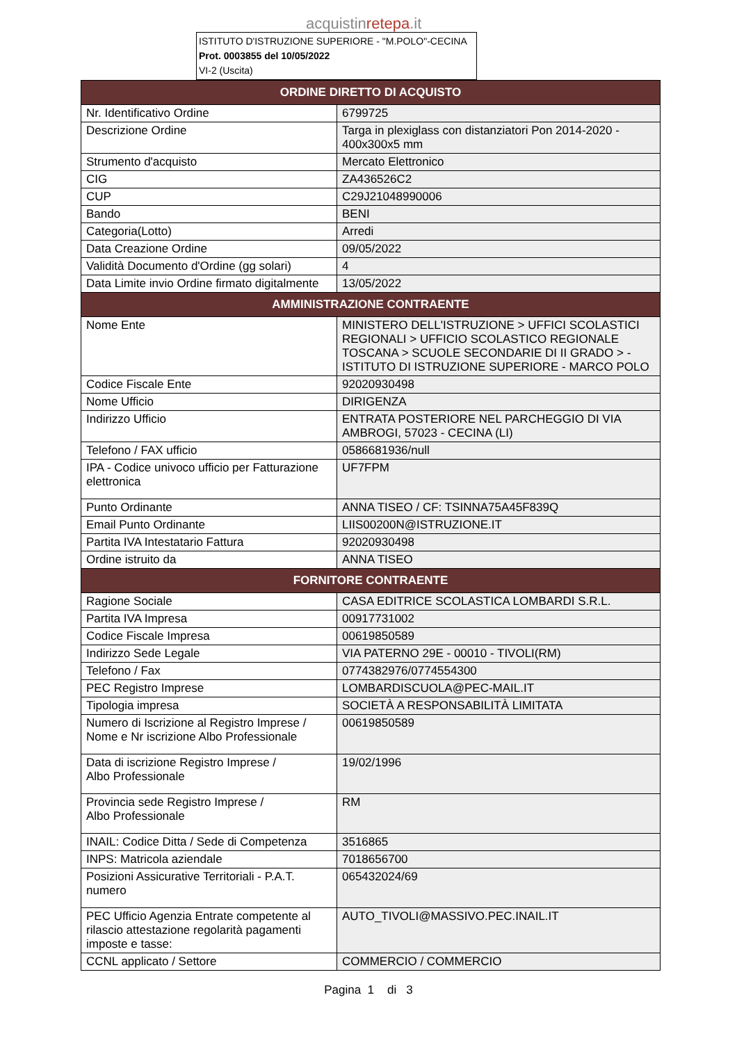acquistinretepa.it
ISTITUTO D'ISTRUZIONE SUPERIORE - "M.POLO"-CECINA
Prot. 0003855 del 10/05/2022
VI-2 (Uscita)
| ORDINE DIRETTO DI ACQUISTO | |
| --- | --- |
| Nr. Identificativo Ordine | 6799725 |
| Descrizione Ordine | Targa in plexiglass con distanziatori Pon 2014-2020 - 400x300x5 mm |
| Strumento d'acquisto | Mercato Elettronico |
| CIG | ZA436526C2 |
| CUP | C29J21048990006 |
| Bando | BENI |
| Categoria(Lotto) | Arredi |
| Data Creazione Ordine | 09/05/2022 |
| Validità Documento d'Ordine (gg solari) | 4 |
| Data Limite invio Ordine firmato digitalmente | 13/05/2022 |
| AMMINISTRAZIONE CONTRAENTE | |
| Nome Ente | MINISTERO DELL'ISTRUZIONE > UFFICI SCOLASTICI REGIONALI > UFFICIO SCOLASTICO REGIONALE TOSCANA > SCUOLE SECONDARIE DI II GRADO > - ISTITUTO DI ISTRUZIONE SUPERIORE - MARCO POLO |
| Codice Fiscale Ente | 92020930498 |
| Nome Ufficio | DIRIGENZA |
| Indirizzo Ufficio | ENTRATA POSTERIORE NEL PARCHEGGIO DI VIA AMBROGI, 57023 - CECINA (LI) |
| Telefono / FAX ufficio | 0586681936/null |
| IPA - Codice univoco ufficio per Fatturazione elettronica | UF7FPM |
| Punto Ordinante | ANNA TISEO / CF: TSINNA75A45F839Q |
| Email Punto Ordinante | LIIS00200N@ISTRUZIONE.IT |
| Partita IVA Intestatario Fattura | 92020930498 |
| Ordine istruito da | ANNA TISEO |
| FORNITORE CONTRAENTE | |
| Ragione Sociale | CASA EDITRICE SCOLASTICA LOMBARDI S.R.L. |
| Partita IVA Impresa | 00917731002 |
| Codice Fiscale Impresa | 00619850589 |
| Indirizzo Sede Legale | VIA PATERNO 29E - 00010 - TIVOLI(RM) |
| Telefono / Fax | 0774382976/0774554300 |
| PEC Registro Imprese | LOMBARDISCUOLA@PEC-MAIL.IT |
| Tipologia impresa | SOCIETÀ A RESPONSABILITÀ LIMITATA |
| Numero di Iscrizione al Registro Imprese / Nome e Nr iscrizione Albo Professionale | 00619850589 |
| Data di iscrizione Registro Imprese / Albo Professionale | 19/02/1996 |
| Provincia sede Registro Imprese / Albo Professionale | RM |
| INAIL: Codice Ditta / Sede di Competenza | 3516865 |
| INPS: Matricola aziendale | 7018656700 |
| Posizioni Assicurative Territoriali - P.A.T. numero | 065432024/69 |
| PEC Ufficio Agenzia Entrate competente al rilascio attestazione regolarità pagamenti imposte e tasse: | AUTO_TIVOLI@MASSIVO.PEC.INAIL.IT |
| CCNL applicato / Settore | COMMERCIO / COMMERCIO |
Pagina 1 di 3